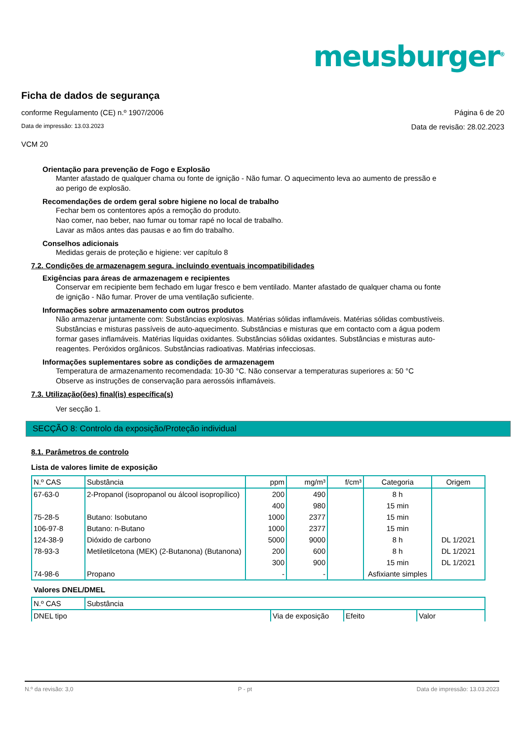meusburger<sup>®</sup>
Ficha de dados de segurança
conforme Regulamento (CE) n.º 1907/2006 Página 6 de 20
Data de impressão: 13.03.2023 Data de revisão: 28.02.2023
VCM 20
Orientação para prevenção de Fogo e Explosão
Manter afastado de qualquer chama ou fonte de ignição - Não fumar. O aquecimento leva ao aumento de pressão e ao perigo de explosão.
Recomendações de ordem geral sobre higiene no local de trabalho
Fechar bem os contentores após a remoção do produto.
Nao comer, nao beber, nao fumar ou tomar rapé no local de trabalho.
Lavar as mãos antes das pausas e ao fim do trabalho.
Conselhos adicionais
Medidas gerais de proteção e higiene: ver capítulo 8
7.2. Condições de armazenagem segura, incluindo eventuais incompatibilidades
Exigências para áreas de armazenagem e recipientes
Conservar em recipiente bem fechado em lugar fresco e bem ventilado. Manter afastado de qualquer chama ou fonte de ignição - Não fumar. Prover de uma ventilação suficiente.
Informações sobre armazenamento com outros produtos
Não armazenar juntamente com: Substâncias explosivas. Matérias sólidas inflamáveis. Matérias sólidas combustíveis. Substâncias e misturas passíveis de auto-aquecimento. Substâncias e misturas que em contacto com a água podem formar gases inflamáveis. Matérias líquidas oxidantes. Substâncias sólidas oxidantes. Substâncias e misturas auto-reagentes. Peróxidos orgânicos. Substâncias radioativas. Matérias infecciosas.
Informações suplementares sobre as condições de armazenagem
Temperatura de armazenamento recomendada: 10-30 °C. Não conservar a temperaturas superiores a: 50 °C
Observe as instruções de conservação para aerossóis inflamáveis.
7.3. Utilização(ões) final(is) específica(s)
Ver secção 1.
SECÇÃO 8: Controlo da exposição/Proteção individual
8.1. Parâmetros de controlo
Lista de valores limite de exposição
| N.º CAS | Substância | ppm | mg/m³ | f/cm³ | Categoria | Origem |
| --- | --- | --- | --- | --- | --- | --- |
| 67-63-0 | 2-Propanol (isopropanol ou álcool isopropílico) | 200 | 490 | | 8 h | |
| | | 400 | 980 | | 15 min | |
| 75-28-5 | Butano: Isobutano | 1000 | 2377 | | 15 min | |
| 106-97-8 | Butano: n-Butano | 1000 | 2377 | | 15 min | |
| 124-38-9 | Dióxido de carbono | 5000 | 9000 | | 8 h | DL 1/2021 |
| 78-93-3 | Metiletilcetona (MEK) (2-Butanona) (Butanona) | 200 | 600 | | 8 h | DL 1/2021 |
| | | 300 | 900 | | 15 min | DL 1/2021 |
| 74-98-6 | Propano | - | - | | Asfixiante simples | |
Valores DNEL/DMEL
| N.º CAS | Substância | | | |
| --- | --- | --- | --- | --- |
| DNEL tipo | | Via de exposição | Efeito | Valor |
N.º da revisão: 3,0 P - pt Data de impressão: 13.03.2023